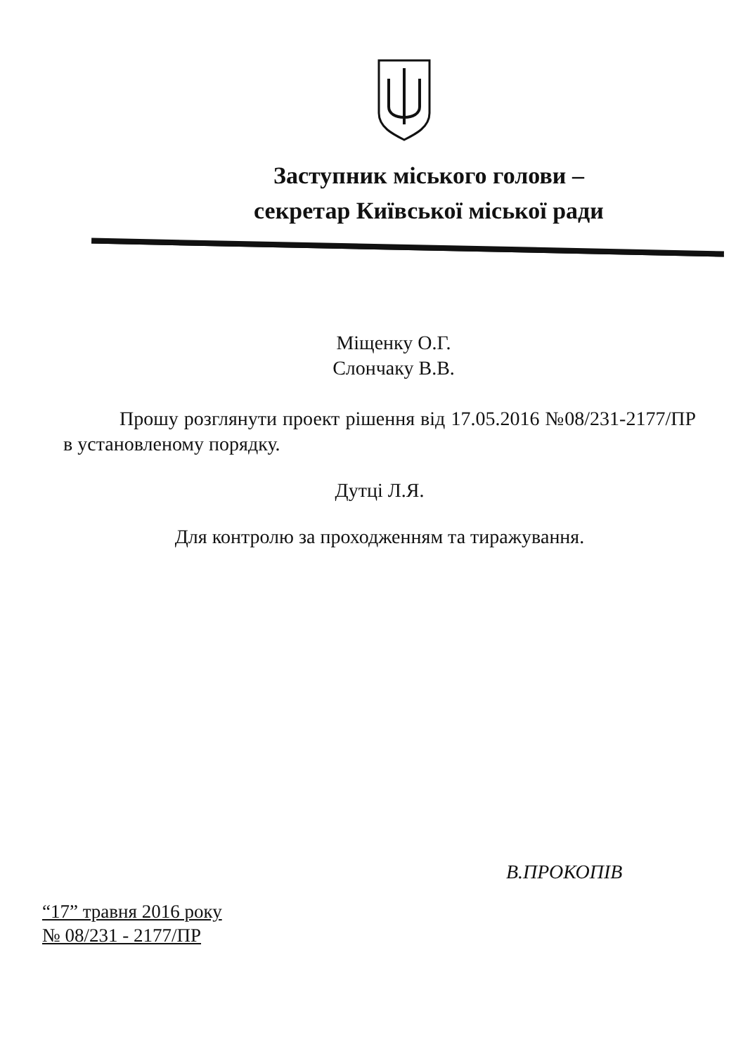Заступник міського голови –
секретар Київської міської ради
Міщенку О.Г.
Слончаку В.В.
Прошу розглянути проект рішення від 17.05.2016 №08/231-2177/ПР в установленому порядку.
Дутці Л.Я.
Для контролю за проходженням та тиражування.
В.ПРОКОПІВ
“17” травня 2016 року
№ 08/231 - 2177/ПР